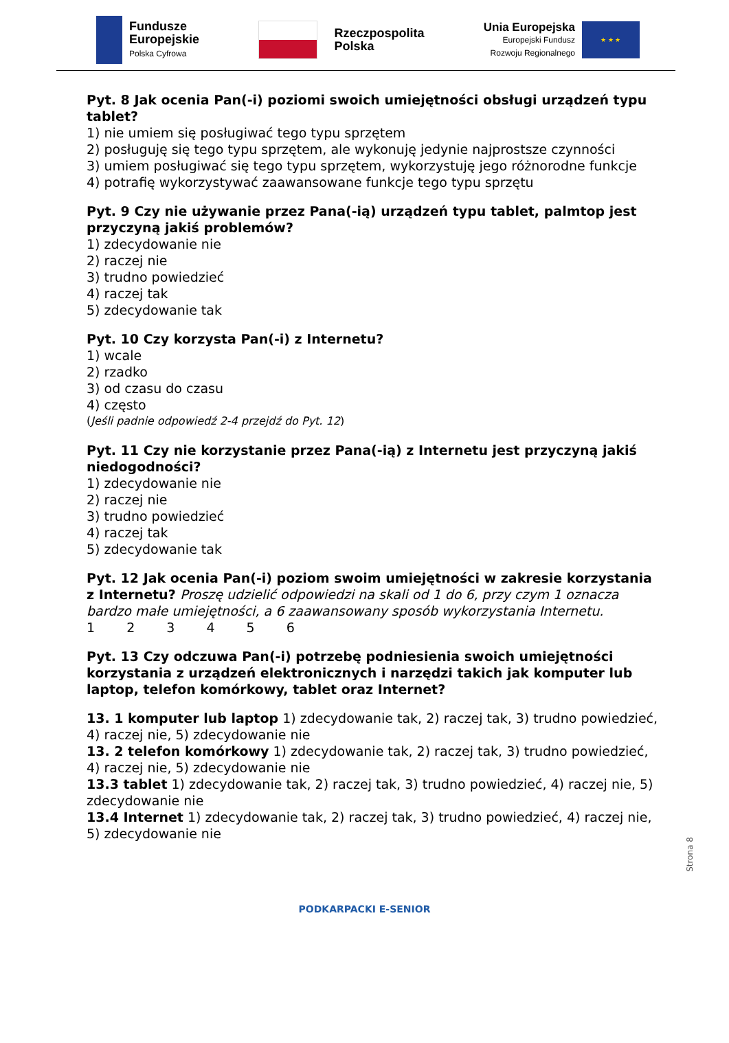Fundusze
Europejskie
Polska Cyfrowa
Rzeczpospolita
Polska
Unia Europejska
Europejski Fundusz
Rozwoju Regionalnego
★ ★ ★
Pyt. 8 Jak ocenia Pan(-i) poziomi swoich umiejętności obsługi urządzeń typu tablet?
1) nie umiem się posługiwać tego typu sprzętem
2) posługuję się tego typu sprzętem, ale wykonuję jedynie najprostsze czynności
3) umiem posługiwać się tego typu sprzętem, wykorzystuję jego różnorodne funkcje
4) potrafię wykorzystywać zaawansowane funkcje tego typu sprzętu
Pyt. 9 Czy nie używanie przez Pana(-ią) urządzeń typu tablet, palmtop jest przyczyną jakiś problemów?
1) zdecydowanie nie
2) raczej nie
3) trudno powiedzieć
4) raczej tak
5) zdecydowanie tak
Pyt. 10 Czy korzysta Pan(-i) z Internetu?
1) wcale
2) rzadko
3) od czasu do czasu
4) często
(Jeśli padnie odpowiedź 2-4 przejdź do Pyt. 12)
Pyt. 11 Czy nie korzystanie przez Pana(-ią) z Internetu jest przyczyną jakiś niedogodności?
1) zdecydowanie nie
2) raczej nie
3) trudno powiedzieć
4) raczej tak
5) zdecydowanie tak
Pyt. 12 Jak ocenia Pan(-i) poziom swoim umiejętności w zakresie korzystania z Internetu? Proszę udzielić odpowiedzi na skali od 1 do 6, przy czym 1 oznacza bardzo małe umiejętności, a 6 zaawansowany sposób wykorzystania Internetu.
1 2 3 4 5 6
Pyt. 13 Czy odczuwa Pan(-i) potrzebę podniesienia swoich umiejętności korzystania z urządzeń elektronicznych i narzędzi takich jak komputer lub laptop, telefon komórkowy, tablet oraz Internet?
13. 1 komputer lub laptop 1) zdecydowanie tak, 2) raczej tak, 3) trudno powiedzieć, 4) raczej nie, 5) zdecydowanie nie
13. 2 telefon komórkowy 1) zdecydowanie tak, 2) raczej tak, 3) trudno powiedzieć, 4) raczej nie, 5) zdecydowanie nie
13.3 tablet 1) zdecydowanie tak, 2) raczej tak, 3) trudno powiedzieć, 4) raczej nie, 5) zdecydowanie nie
13.4 Internet 1) zdecydowanie tak, 2) raczej tak, 3) trudno powiedzieć, 4) raczej nie, 5) zdecydowanie nie
Strona 8
PODKARPACKI E-SENIOR